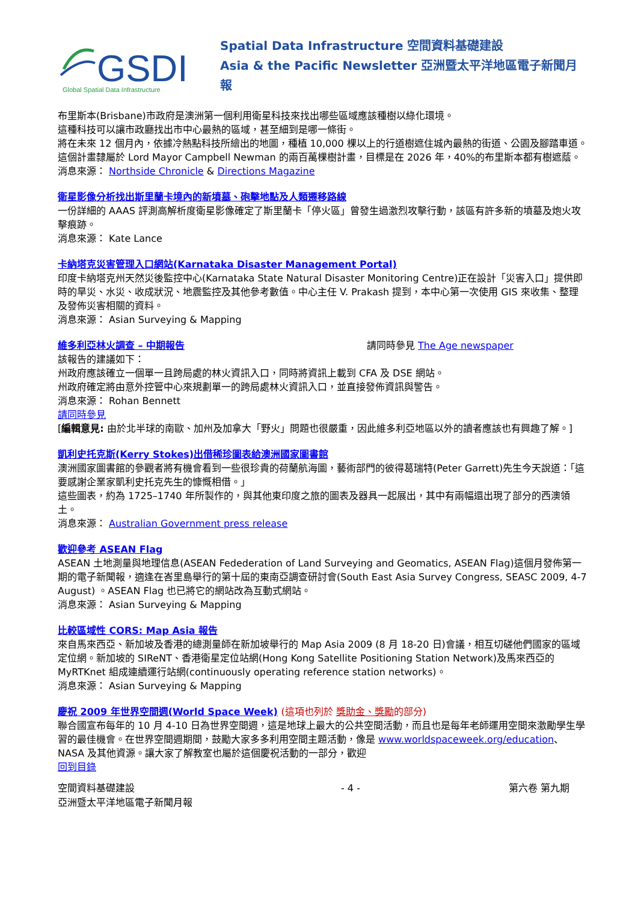GSDI
Global Spatial Data Infrastructure
Spatial Data Infrastructure 空間資料基礎建設
Asia & the Pacific Newsletter 亞洲暨太平洋地區電子新聞月報
布里斯本(Brisbane)市政府是澳洲第一個利用衛星科技來找出哪些區域應該種樹以綠化環境。
這種科技可以讓市政廳找出市中心最熱的區域，甚至細到是哪一條街。
將在未來 12 個月內，依據冷熱點科技所繪出的地圖，種植 10,000 棵以上的行道樹遮住城內最熱的街道、公園及腳踏車道。
這個計畫隸屬於 Lord Mayor Campbell Newman 的兩百萬棵樹計畫，目標是在 2026 年，40%的布里斯本都有樹遮蔭。
消息來源： Northside Chronicle & Directions Magazine
衛星影像分析找出斯里蘭卡境內的新墳墓、砲擊地點及人類遷移路線
一份詳細的 AAAS 評測高解析度衛星影像確定了斯里蘭卡「停火區」曾發生過激烈攻擊行動，該區有許多新的墳墓及炮火攻擊痕跡。
消息來源： Kate Lance
卡納塔克災害管理入口網站(Karnataka Disaster Management Portal)
印度卡納塔克州天然災後監控中心(Karnataka State Natural Disaster Monitoring Centre)正在設計「災害入口」提供即時的旱災、水災、收成狀況、地震監控及其他參考數值。中心主任 V. Prakash 提到，本中心第一次使用 GIS 來收集、整理及發佈災害相關的資料。
消息來源： Asian Surveying & Mapping
維多利亞林火調查 – 中期報告 請同時參見 The Age newspaper
該報告的建議如下：
州政府應該確立一個單一且跨局處的林火資訊入口，同時將資訊上載到 CFA 及 DSE 網站。
州政府確定將由意外控管中心來規劃單一的跨局處林火資訊入口，並直接發佈資訊與警告。
消息來源： Rohan Bennett
請同時參見
[編輯意見: 由於北半球的南歐、加州及加拿大「野火」問題也很嚴重，因此維多利亞地區以外的讀者應該也有興趣了解。]
凱利史托克斯(Kerry Stokes)出借稀珍圖表給澳洲國家圖書館
澳洲國家圖書館的參觀者將有機會看到一些很珍貴的荷蘭航海圖，藝術部門的彼得葛瑞特(Peter Garrett)先生今天說道：「這要感謝企業家凱利史托克先生的慷慨相借。」
這些圖表，約為 1725–1740 年所製作的，與其他東印度之旅的圖表及器具一起展出，其中有兩幅還出現了部分的西澳領土。
消息來源： Australian Government press release
歡迎參考 ASEAN Flag
ASEAN 土地測量與地理信息(ASEAN Fedederation of Land Surveying and Geomatics, ASEAN Flag)這個月發佈第一期的電子新聞報，適逢在峇里島舉行的第十屆的東南亞調查研討會(South East Asia Survey Congress, SEASC 2009, 4-7 August) 。ASEAN Flag 也已將它的網站改為互動式網站。
消息來源： Asian Surveying & Mapping
比較區域性 CORS: Map Asia 報告
來自馬來西亞、新加坡及香港的總測量師在新加坡舉行的 Map Asia 2009 (8 月 18-20 日)會議，相互切磋他們國家的區域定位網。新加坡的 SIReNT、香港衛星定位站網(Hong Kong Satellite Positioning Station Network)及馬來西亞的 MyRTKnet 組成連續運行站網(continuously operating reference station networks)。
消息來源： Asian Surveying & Mapping
慶祝 2009 年世界空間週(World Space Week) (這項也列於 獎助金、獎勵的部分)
聯合國宣布每年的 10 月 4-10 日為世界空間週，這是地球上最大的公共空間活動，而且也是每年老師運用空間來激勵學生學習的最佳機會。在世界空間週期間，鼓勵大家多多利用空間主題活動，像是 www.worldspaceweek.org/education、NASA 及其他資源。讓大家了解教室也屬於這個慶祝活動的一部分，歡迎
回到目錄
空間資料基礎建設
亞洲暨太平洋地區電子新聞月報 - 4 - 第六卷 第九期